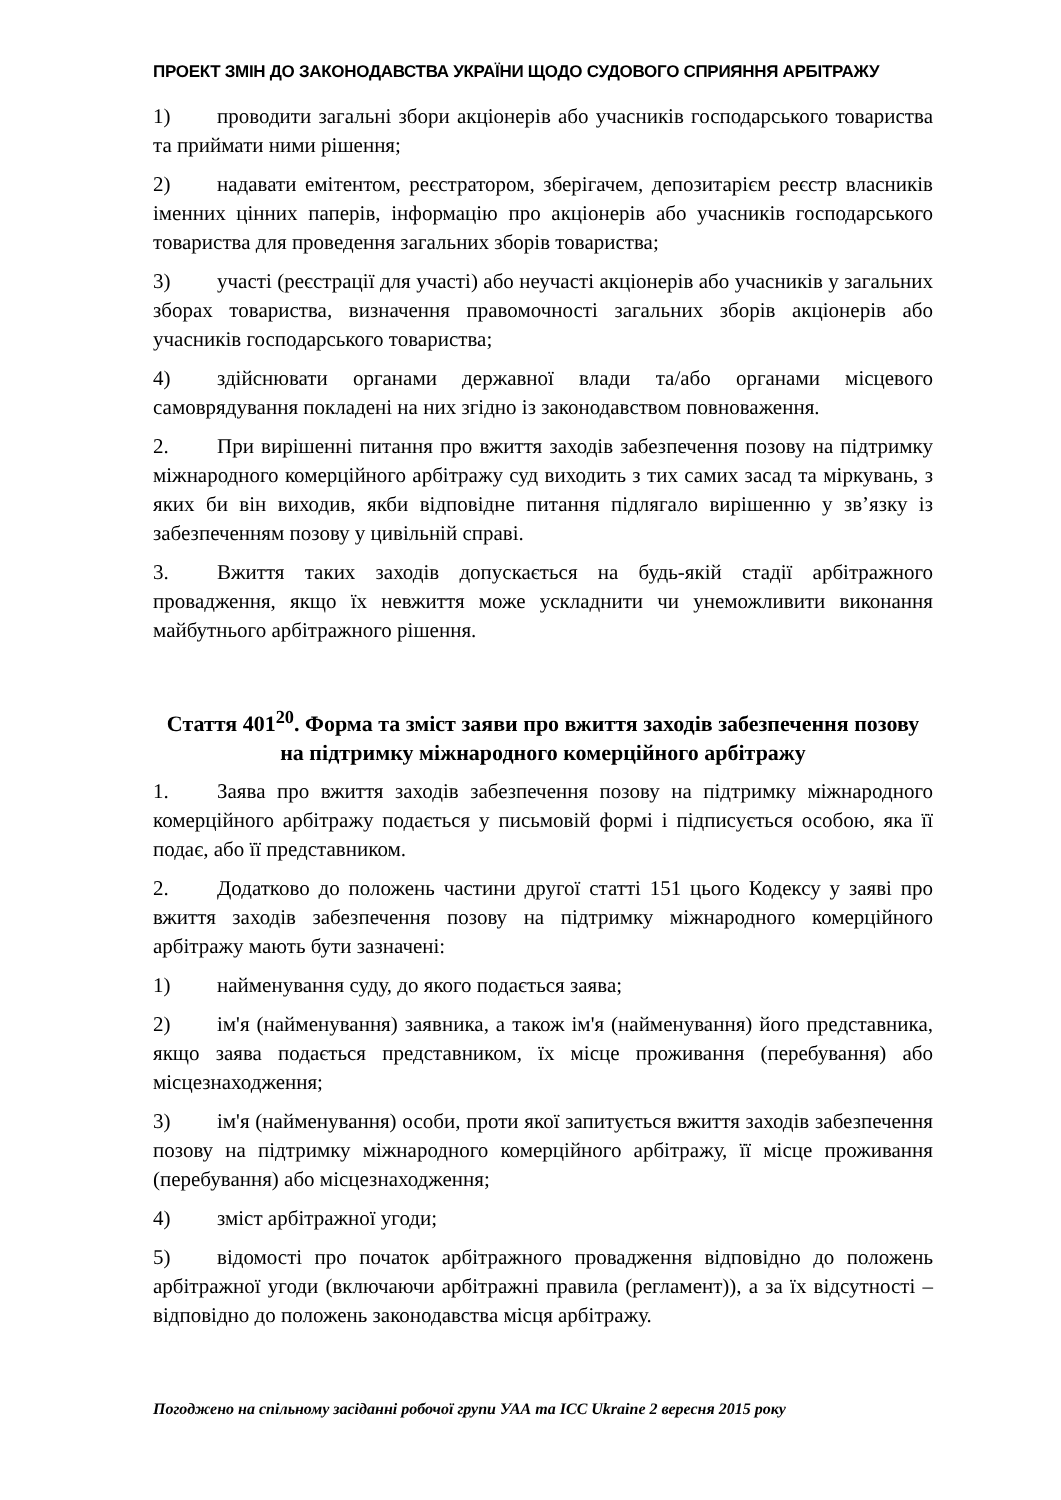ПРОЕКТ ЗМІН ДО ЗАКОНОДАВСТВА УКРАЇНИ ЩОДО СУДОВОГО СПРИЯННЯ АРБІТРАЖУ
1) проводити загальні збори акціонерів або учасників господарського товариства та приймати ними рішення;
2) надавати емітентом, реєстратором, зберігачем, депозитарієм реєстр власників іменних цінних паперів, інформацію про акціонерів або учасників господарського товариства для проведення загальних зборів товариства;
3) участі (реєстрації для участі) або неучасті акціонерів або учасників у загальних зборах товариства, визначення правомочності загальних зборів акціонерів або учасників господарського товариства;
4) здійснювати органами державної влади та/або органами місцевого самоврядування покладені на них згідно із законодавством повноваження.
2. При вирішенні питання про вжиття заходів забезпечення позову на підтримку міжнародного комерційного арбітражу суд виходить з тих самих засад та міркувань, з яких би він виходив, якби відповідне питання підлягало вирішенню у зв’язку із забезпеченням позову у цивільній справі.
3. Вжиття таких заходів допускається на будь-якій стадії арбітражного провадження, якщо їх невжиття може ускладнити чи унеможливити виконання майбутнього арбітражного рішення.
Стаття 401<sup>20</sup>. Форма та зміст заяви про вжиття заходів забезпечення позову на підтримку міжнародного комерційного арбітражу
1. Заява про вжиття заходів забезпечення позову на підтримку міжнародного комерційного арбітражу подається у письмовій формі і підписується особою, яка її подає, або її представником.
2. Додатково до положень частини другої статті 151 цього Кодексу у заяві про вжиття заходів забезпечення позову на підтримку міжнародного комерційного арбітражу мають бути зазначені:
1) найменування суду, до якого подається заява;
2) ім'я (найменування) заявника, а також ім'я (найменування) його представника, якщо заява подається представником, їх місце проживання (перебування) або місцезнаходження;
3) ім'я (найменування) особи, проти якої запитується вжиття заходів забезпечення позову на підтримку міжнародного комерційного арбітражу, її місце проживання (перебування) або місцезнаходження;
4) зміст арбітражної угоди;
5) відомості про початок арбітражного провадження відповідно до положень арбітражної угоди (включаючи арбітражні правила (регламент)), а за їх відсутності – відповідно до положень законодавства місця арбітражу.
Погоджено на спільному засіданні робочої групи УАА та ICC Ukraine 2 вересня 2015 року